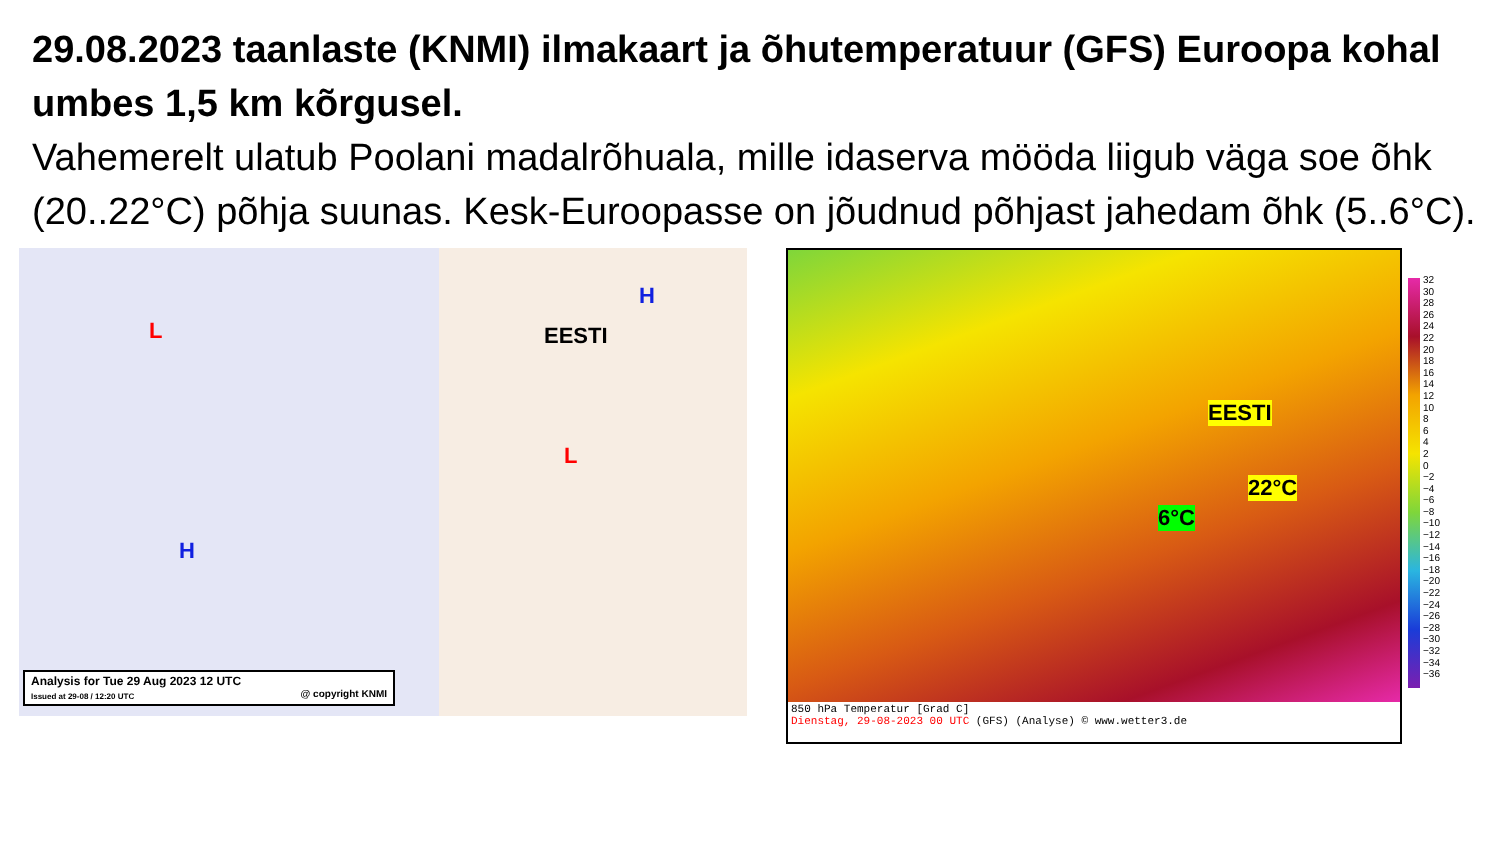29.08.2023 taanlaste (KNMI) ilmakaart ja õhutemperatuur (GFS) Euroopa kohal umbes 1,5 km kõrgusel.
Vahemerelt ulatub Poolani madalrõhuala, mille idaserva mööda liigub väga soe õhk (20..22°C) põhja suunas. Kesk-Euroopasse on jõudnud põhjast jahedam õhk (5..6°C).
EESTI
H
H
L
L
Analysis for Tue 29 Aug 2023 12 UTC
Issued at 29-08 / 12:20 UTC @ copyright KNMI
EESTI
22°C
6°C
850 hPa Temperatur [Grad C]
Dienstag, 29-08-2023 00 UTC (GFS) (Analyse) © www.wetter3.de
32
30
28
26
24
22
20
18
16
14
12
10
8
6
4
2
0
−2
−4
−6
−8
−10
−12
−14
−16
−18
−20
−22
−24
−26
−28
−30
−32
−34
−36